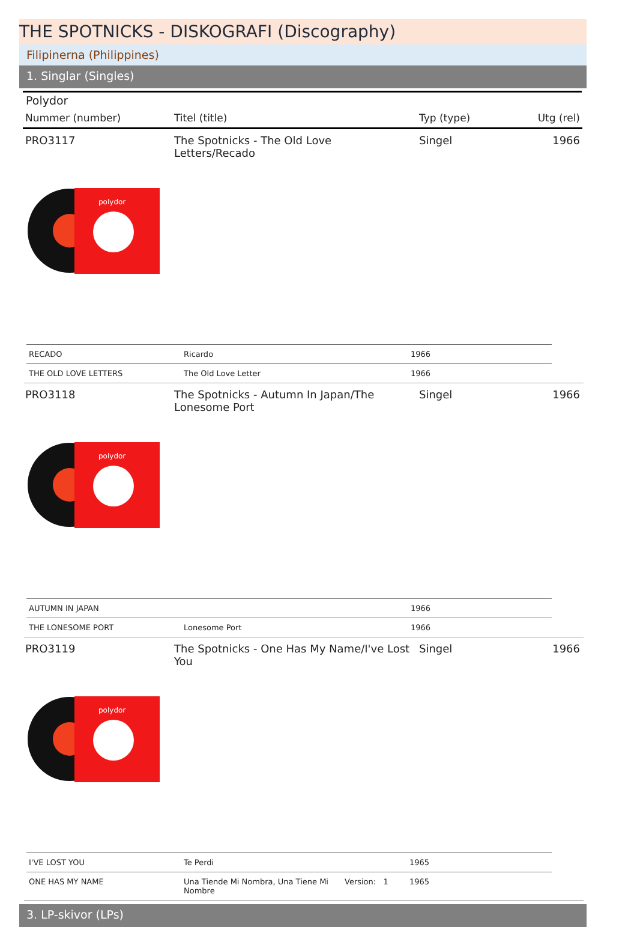THE SPOTNICKS - DISKOGRAFI (Discography)
Filipinerna (Philippines)
1. Singlar (Singles)
Polydor
| Nummer (number) | Titel (title) | Typ (type) | Utg (rel) |
| --- | --- | --- | --- |
| PRO3117 | The Spotnicks - The Old Love Letters/Recado | Singel | 1966 |
polydor
| RECADO | Ricardo | 1966 |
| THE OLD LOVE LETTERS | The Old Love Letter | 1966 |
| PRO3118 | The Spotnicks - Autumn In Japan/The Lonesome Port | Singel | 1966 |
polydor
| AUTUMN IN JAPAN | | 1966 |
| THE LONESOME PORT | Lonesome Port | 1966 |
| PRO3119 | The Spotnicks - One Has My Name/I've Lost You | Singel | 1966 |
polydor
| I'VE LOST YOU | Te Perdi | | 1965 |
| ONE HAS MY NAME | Una Tiende Mi Nombra, Una Tiene Mi Nombre | Version: 1 | 1965 |
3. LP-skivor (LPs)